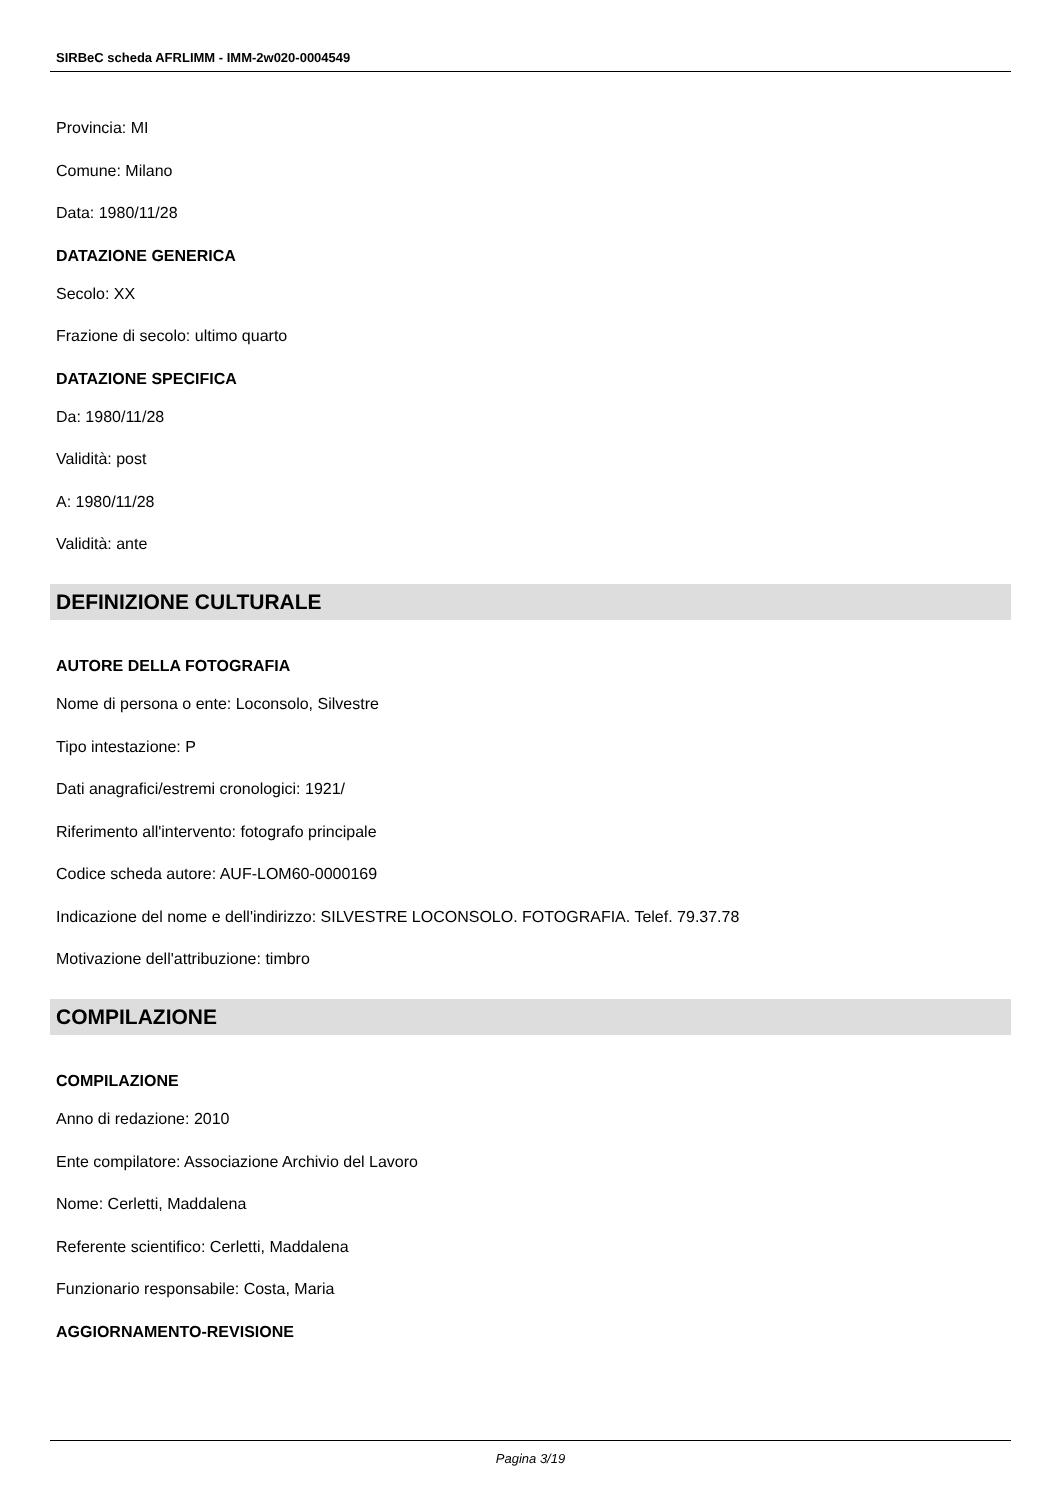SIRBeC scheda AFRLIMM - IMM-2w020-0004549
Provincia: MI
Comune: Milano
Data: 1980/11/28
DATAZIONE GENERICA
Secolo: XX
Frazione di secolo: ultimo quarto
DATAZIONE SPECIFICA
Da: 1980/11/28
Validità: post
A: 1980/11/28
Validità: ante
DEFINIZIONE CULTURALE
AUTORE DELLA FOTOGRAFIA
Nome di persona o ente: Loconsolo, Silvestre
Tipo intestazione: P
Dati anagrafici/estremi cronologici: 1921/
Riferimento all'intervento: fotografo principale
Codice scheda autore: AUF-LOM60-0000169
Indicazione del nome e dell'indirizzo: SILVESTRE LOCONSOLO. FOTOGRAFIA. Telef. 79.37.78
Motivazione dell'attribuzione: timbro
COMPILAZIONE
COMPILAZIONE
Anno di redazione: 2010
Ente compilatore: Associazione Archivio del Lavoro
Nome: Cerletti, Maddalena
Referente scientifico: Cerletti, Maddalena
Funzionario responsabile: Costa, Maria
AGGIORNAMENTO-REVISIONE
Pagina 3/19